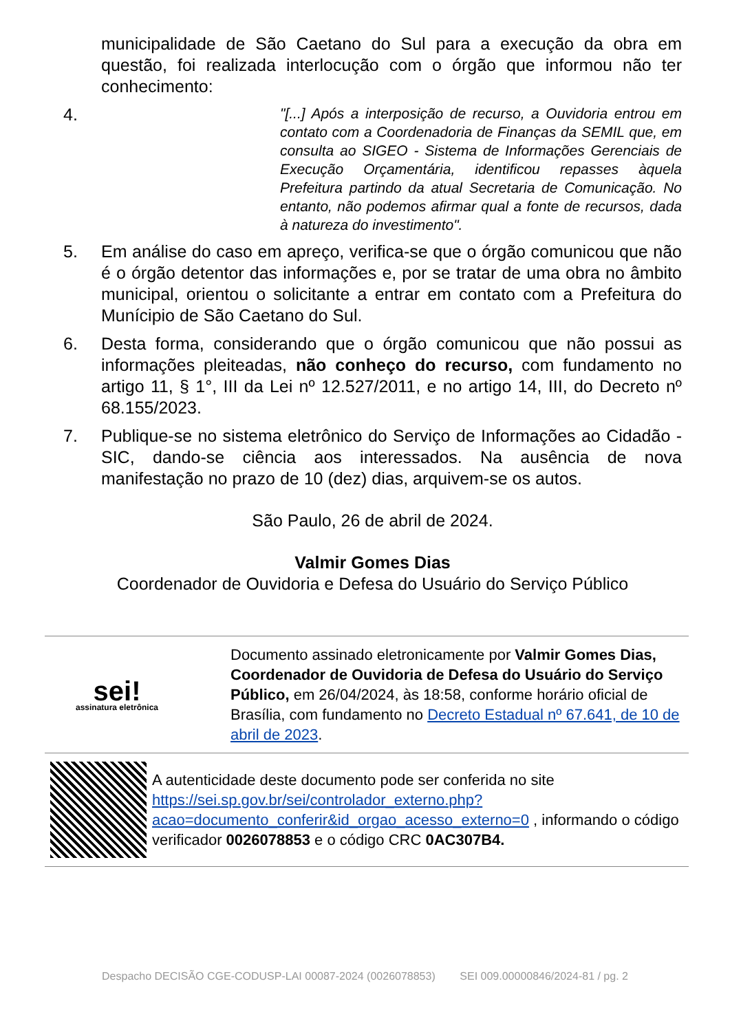municipalidade de São Caetano do Sul para a execução da obra em questão, foi realizada interlocução com o órgão que informou não ter conhecimento:
4.
"[...] Após a interposição de recurso, a Ouvidoria entrou em contato com a Coordenadoria de Finanças da SEMIL que, em consulta ao SIGEO - Sistema de Informações Gerenciais de Execução Orçamentária, identificou repasses àquela Prefeitura partindo da atual Secretaria de Comunicação. No entanto, não podemos afirmar qual a fonte de recursos, dada à natureza do investimento".
5. Em análise do caso em apreço, verifica-se que o órgão comunicou que não é o órgão detentor das informações e, por se tratar de uma obra no âmbito municipal, orientou o solicitante a entrar em contato com a Prefeitura do Munícipio de São Caetano do Sul.
6. Desta forma, considerando que o órgão comunicou que não possui as informações pleiteadas, não conheço do recurso, com fundamento no artigo 11, § 1°, III da Lei nº 12.527/2011, e no artigo 14, III, do Decreto nº 68.155/2023.
7. Publique-se no sistema eletrônico do Serviço de Informações ao Cidadão - SIC, dando-se ciência aos interessados. Na ausência de nova manifestação no prazo de 10 (dez) dias, arquivem-se os autos.
São Paulo, 26 de abril de 2024.
Valmir Gomes Dias
Coordenador de Ouvidoria e Defesa do Usuário do Serviço Público
sei!
assinatura eletrônica
Documento assinado eletronicamente por Valmir Gomes Dias, Coordenador de Ouvidoria de Defesa do Usuário do Serviço Público, em 26/04/2024, às 18:58, conforme horário oficial de Brasília, com fundamento no Decreto Estadual nº 67.641, de 10 de abril de 2023.
A autenticidade deste documento pode ser conferida no site https://sei.sp.gov.br/sei/controlador_externo.php?acao=documento_conferir&id_orgao_acesso_externo=0 , informando o código verificador 0026078853 e o código CRC 0AC307B4.
Despacho DECISÃO CGE-CODUSP-LAI 00087-2024 (0026078853) SEI 009.00000846/2024-81 / pg. 2